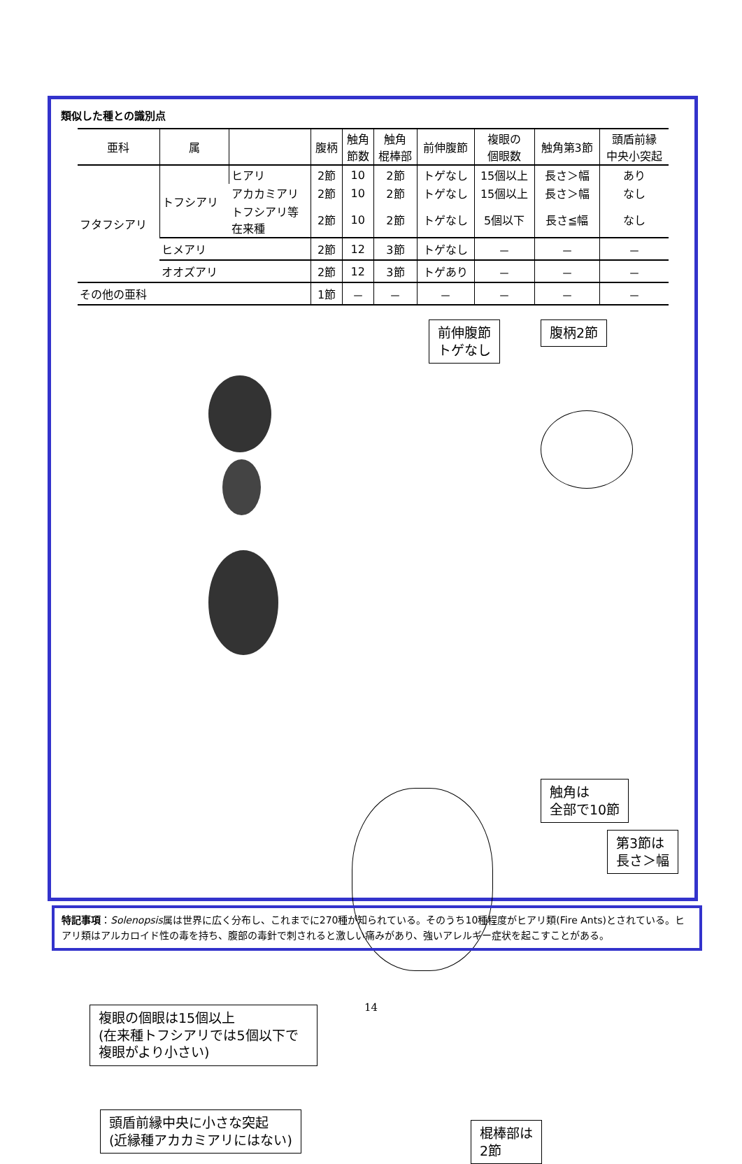類似した種との識別点
| 亜科 | 属 | | 腹柄 | 触角 節数 | 触角 棍棒部 | 前伸腹節 | 複眼の 個眼数 | 触角第3節 | 頭盾前縁 中央小突起 |
| --- | --- | --- | --- | --- | --- | --- | --- | --- | --- |
| フタフシアリ | トフシアリ | ヒアリ | 2節 | 10 | 2節 | トゲなし | 15個以上 | 長さ＞幅 | あり |
| | | アカカミアリ | 2節 | 10 | 2節 | トゲなし | 15個以上 | 長さ＞幅 | なし |
| | | トフシアリ等 在来種 | 2節 | 10 | 2節 | トゲなし | 5個以下 | 長さ≦幅 | なし |
| | ヒメアリ | | 2節 | 12 | 3節 | トゲなし | － | － | － |
| | オオズアリ | | 2節 | 12 | 3節 | トゲあり | － | － | － |
| その他の亜科 | | | 1節 | － | － | － | － | － | － |
前伸腹節
トゲなし
腹柄2節
触角は
全部で10節
第3節は
長さ＞幅
複眼の個眼は15個以上
(在来種トフシアリでは5個以下で
複眼がより小さい)
棍棒部は
2節
頭盾前縁中央に小さな突起
(近縁種アカカミアリにはない)
特記事項：Solenopsis属は世界に広く分布し、これまでに270種が知られている。そのうち10種程度がヒアリ類(Fire Ants)とされている。ヒアリ類はアルカロイド性の毒を持ち、腹部の毒針で刺されると激しい痛みがあり、強いアレルギー症状を起こすことがある。
14